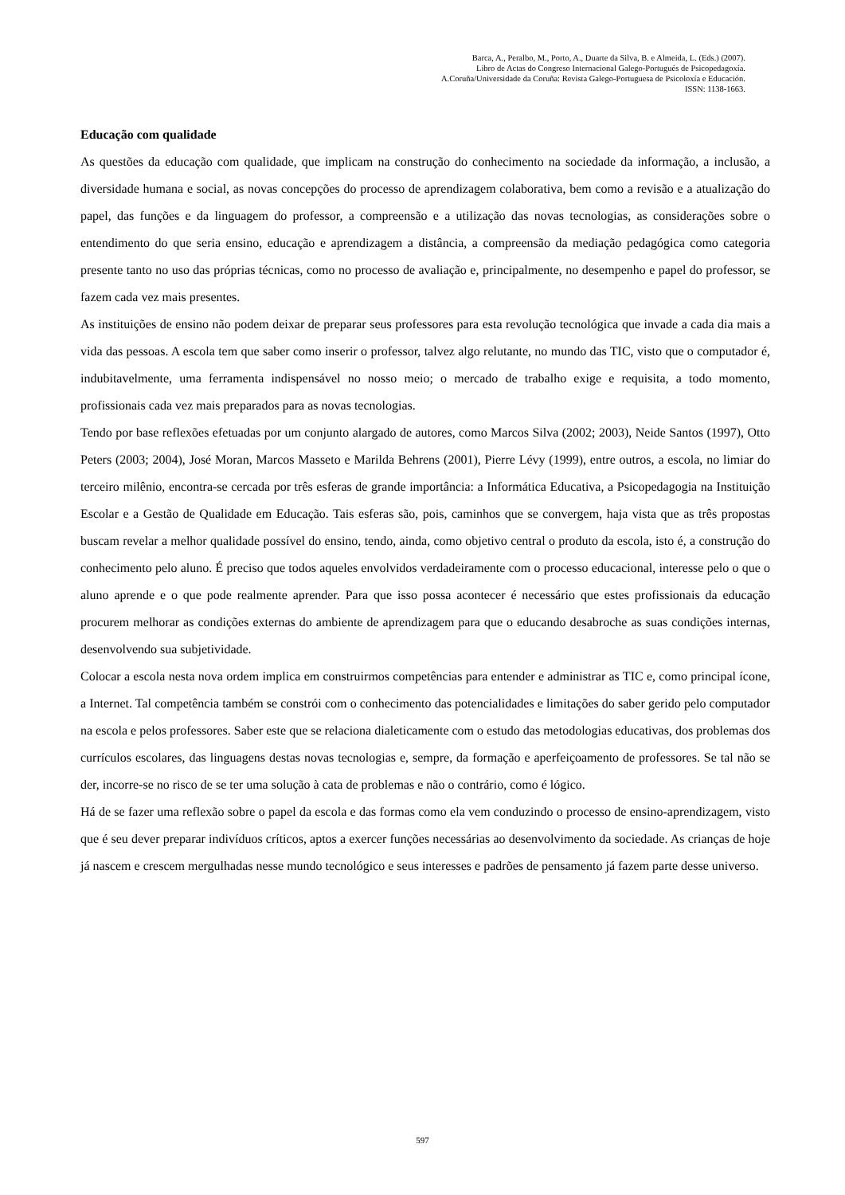Barca, A., Peralbo, M., Porto, A., Duarte da Silva, B. e Almeida, L. (Eds.) (2007).
Libro de Actas do Congreso Internacional Galego-Portugués de Psicopedagoxía.
A.Coruña/Universidade da Coruña: Revista Galego-Portuguesa de Psicoloxía e Educación.
ISSN: 1138-1663.
Educação com qualidade
As questões da educação com qualidade, que implicam na construção do conhecimento na sociedade da informação, a inclusão, a diversidade humana e social, as novas concepções do processo de aprendizagem colaborativa, bem como a revisão e a atualização do papel, das funções e da linguagem do professor, a compreensão e a utilização das novas tecnologias, as considerações sobre o entendimento do que seria ensino, educação e aprendizagem a distância, a compreensão da mediação pedagógica como categoria presente tanto no uso das próprias técnicas, como no processo de avaliação e, principalmente, no desempenho e papel do professor, se fazem cada vez mais presentes.
As instituições de ensino não podem deixar de preparar seus professores para esta revolução tecnológica que invade a cada dia mais a vida das pessoas. A escola tem que saber como inserir o professor, talvez algo relutante, no mundo das TIC, visto que o computador é, indubitavelmente, uma ferramenta indispensável no nosso meio; o mercado de trabalho exige e requisita, a todo momento, profissionais cada vez mais preparados para as novas tecnologias.
Tendo por base reflexões efetuadas por um conjunto alargado de autores, como Marcos Silva (2002; 2003), Neide Santos (1997), Otto Peters (2003; 2004), José Moran, Marcos Masseto e Marilda Behrens (2001), Pierre Lévy (1999), entre outros, a escola, no limiar do terceiro milênio, encontra-se cercada por três esferas de grande importância: a Informática Educativa, a Psicopedagogia na Instituição Escolar e a Gestão de Qualidade em Educação. Tais esferas são, pois, caminhos que se convergem, haja vista que as três propostas buscam revelar a melhor qualidade possível do ensino, tendo, ainda, como objetivo central o produto da escola, isto é, a construção do conhecimento pelo aluno. É preciso que todos aqueles envolvidos verdadeiramente com o processo educacional, interesse pelo o que o aluno aprende e o que pode realmente aprender. Para que isso possa acontecer é necessário que estes profissionais da educação procurem melhorar as condições externas do ambiente de aprendizagem para que o educando desabroche as suas condições internas, desenvolvendo sua subjetividade.
Colocar a escola nesta nova ordem implica em construirmos competências para entender e administrar as TIC e, como principal ícone, a Internet. Tal competência também se constrói com o conhecimento das potencialidades e limitações do saber gerido pelo computador na escola e pelos professores. Saber este que se relaciona dialeticamente com o estudo das metodologias educativas, dos problemas dos currículos escolares, das linguagens destas novas tecnologias e, sempre, da formação e aperfeiçoamento de professores. Se tal não se der, incorre-se no risco de se ter uma solução à cata de problemas e não o contrário, como é lógico.
Há de se fazer uma reflexão sobre o papel da escola e das formas como ela vem conduzindo o processo de ensino-aprendizagem, visto que é seu dever preparar indivíduos críticos, aptos a exercer funções necessárias ao desenvolvimento da sociedade. As crianças de hoje já nascem e crescem mergulhadas nesse mundo tecnológico e seus interesses e padrões de pensamento já fazem parte desse universo.
597